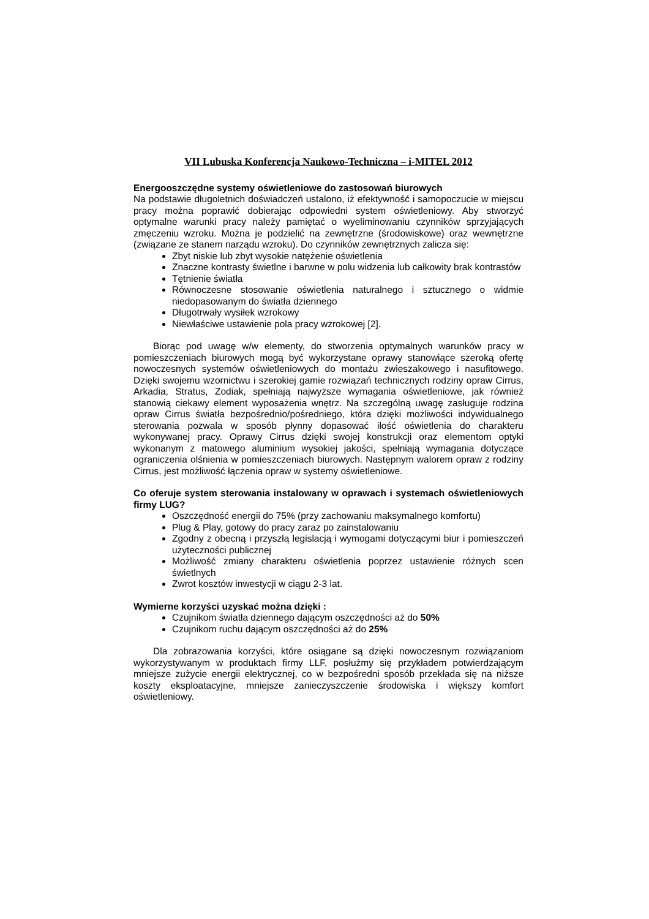VII Lubuska Konferencja Naukowo-Techniczna – i-MITEL 2012
Energooszczędne systemy oświetleniowe do zastosowań biurowych
Na podstawie długoletnich doświadczeń ustalono, iż efektywność i samopoczucie w miejscu pracy można poprawić dobierając odpowiedni system oświetleniowy. Aby stworzyć optymalne warunki pracy należy pamiętać o wyeliminowaniu czynników sprzyjających zmęczeniu wzroku. Można je podzielić na zewnętrzne (środowiskowe) oraz wewnętrzne (związane ze stanem narządu wzroku). Do czynników zewnętrznych zalicza się:
Zbyt niskie lub zbyt wysokie natężenie oświetlenia
Znaczne kontrasty świetlne i barwne w polu widzenia lub całkowity brak kontrastów
Tętnienie światła
Równoczesne stosowanie oświetlenia naturalnego i sztucznego o widmie niedopasowanym do światła dziennego
Długotrwały wysiłek wzrokowy
Niewłaściwe ustawienie pola pracy wzrokowej [2].
Biorąc pod uwagę w/w elementy, do stworzenia optymalnych warunków pracy w pomieszczeniach biurowych mogą być wykorzystane oprawy stanowiące szeroką ofertę nowoczesnych systemów oświetleniowych do montażu zwieszakowego i nasufitowego. Dzięki swojemu wzornictwu i szerokiej gamie rozwiązań technicznych rodziny opraw Cirrus, Arkadia, Stratus, Zodiak, spełniają najwyższe wymagania oświetleniowe, jak również stanowią ciekawy element wyposażenia wnętrz. Na szczególną uwagę zasługuje rodzina opraw Cirrus światła bezpośrednio/pośredniego, która dzięki możliwości indywidualnego sterowania pozwala w sposób płynny dopasować ilość oświetlenia do charakteru wykonywanej pracy. Oprawy Cirrus dzięki swojej konstrukcji oraz elementom optyki wykonanym z matowego aluminium wysokiej jakości, spełniają wymagania dotyczące ograniczenia olśnienia w pomieszczeniach biurowych. Następnym walorem opraw z rodziny Cirrus, jest możliwość łączenia opraw w systemy oświetleniowe.
Co oferuje system sterowania instalowany w oprawach i systemach oświetleniowych firmy LUG?
Oszczędność energii do 75% (przy zachowaniu maksymalnego komfortu)
Plug & Play, gotowy do pracy zaraz po zainstalowaniu
Zgodny z obecną i przyszłą legislacją i wymogami dotyczącymi biur i pomieszczeń użyteczności publicznej
Możliwość zmiany charakteru oświetlenia poprzez ustawienie różnych scen świetlnych
Zwrot kosztów inwestycji w ciągu 2-3 lat.
Wymierne korzyści uzyskać można dzięki :
Czujnikom światła dziennego dającym oszczędności aż do 50%
Czujnikom ruchu dającym oszczędności aż do 25%
Dla zobrazowania korzyści, które osiągane są dzięki nowoczesnym rozwiązaniom wykorzystywanym w produktach firmy LLF, posłużmy się przykładem potwierdzającym mniejsze zużycie energii elektrycznej, co w bezpośredni sposób przekłada się na niższe koszty eksploatacyjne, mniejsze zanieczyszczenie środowiska i większy komfort oświetleniowy.